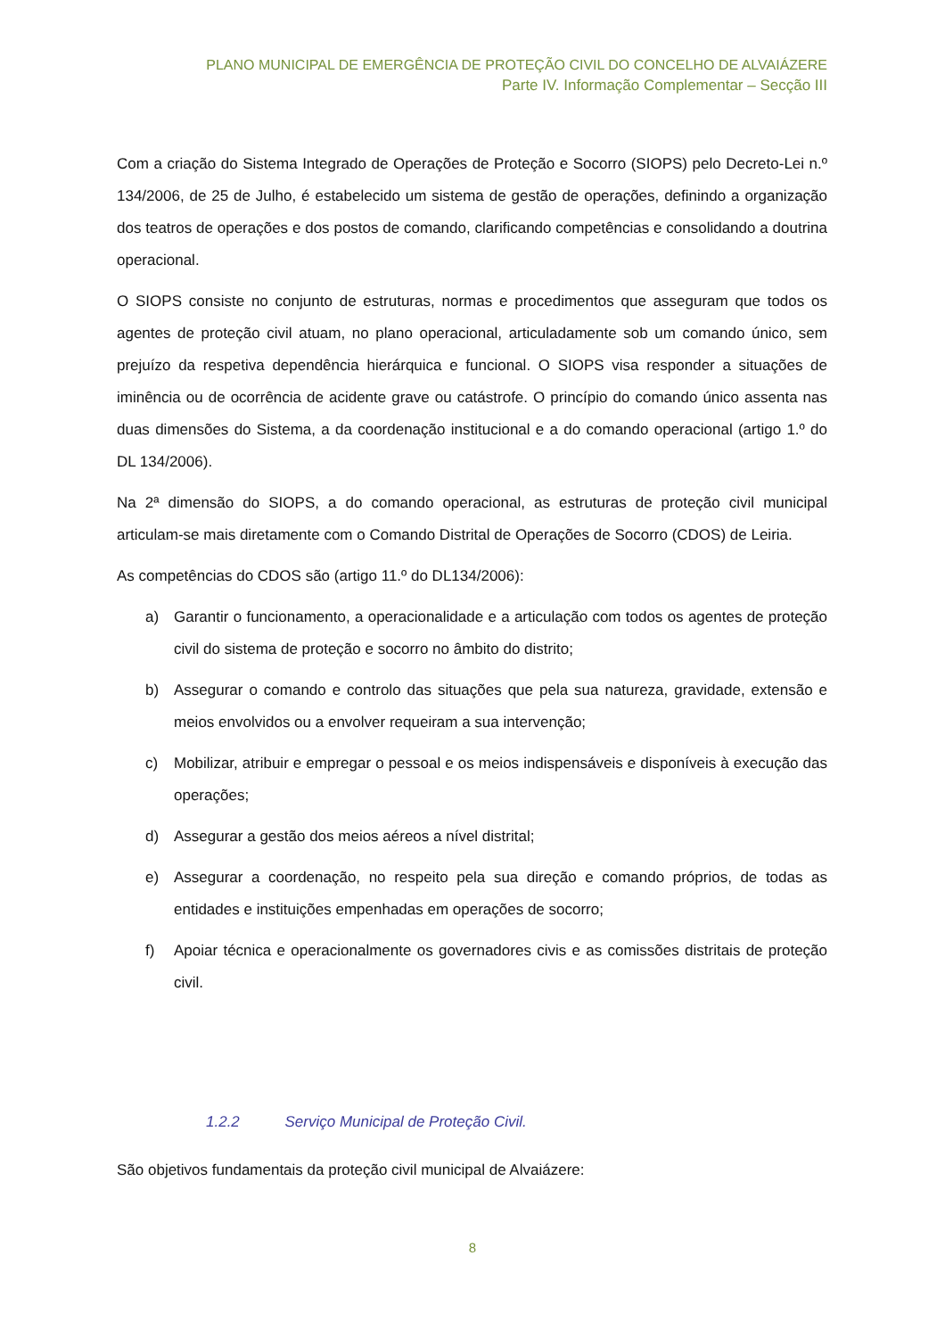PLANO MUNICIPAL DE EMERGÊNCIA DE PROTEÇÃO CIVIL DO CONCELHO DE ALVAIÁZERE
Parte IV. Informação Complementar – Secção III
Com a criação do Sistema Integrado de Operações de Proteção e Socorro (SIOPS) pelo Decreto-Lei n.º 134/2006, de 25 de Julho, é estabelecido um sistema de gestão de operações, definindo a organização dos teatros de operações e dos postos de comando, clarificando competências e consolidando a doutrina operacional.
O SIOPS consiste no conjunto de estruturas, normas e procedimentos que asseguram que todos os agentes de proteção civil atuam, no plano operacional, articuladamente sob um comando único, sem prejuízo da respetiva dependência hierárquica e funcional. O SIOPS visa responder a situações de iminência ou de ocorrência de acidente grave ou catástrofe. O princípio do comando único assenta nas duas dimensões do Sistema, a da coordenação institucional e a do comando operacional (artigo 1.º do DL 134/2006).
Na 2ª dimensão do SIOPS, a do comando operacional, as estruturas de proteção civil municipal articulam-se mais diretamente com o Comando Distrital de Operações de Socorro (CDOS) de Leiria.
As competências do CDOS são (artigo 11.º do DL134/2006):
a) Garantir o funcionamento, a operacionalidade e a articulação com todos os agentes de proteção civil do sistema de proteção e socorro no âmbito do distrito;
b) Assegurar o comando e controlo das situações que pela sua natureza, gravidade, extensão e meios envolvidos ou a envolver requeiram a sua intervenção;
c) Mobilizar, atribuir e empregar o pessoal e os meios indispensáveis e disponíveis à execução das operações;
d) Assegurar a gestão dos meios aéreos a nível distrital;
e) Assegurar a coordenação, no respeito pela sua direção e comando próprios, de todas as entidades e instituições empenhadas em operações de socorro;
f) Apoiar técnica e operacionalmente os governadores civis e as comissões distritais de proteção civil.
1.2.2 Serviço Municipal de Proteção Civil.
São objetivos fundamentais da proteção civil municipal de Alvaiázere:
8